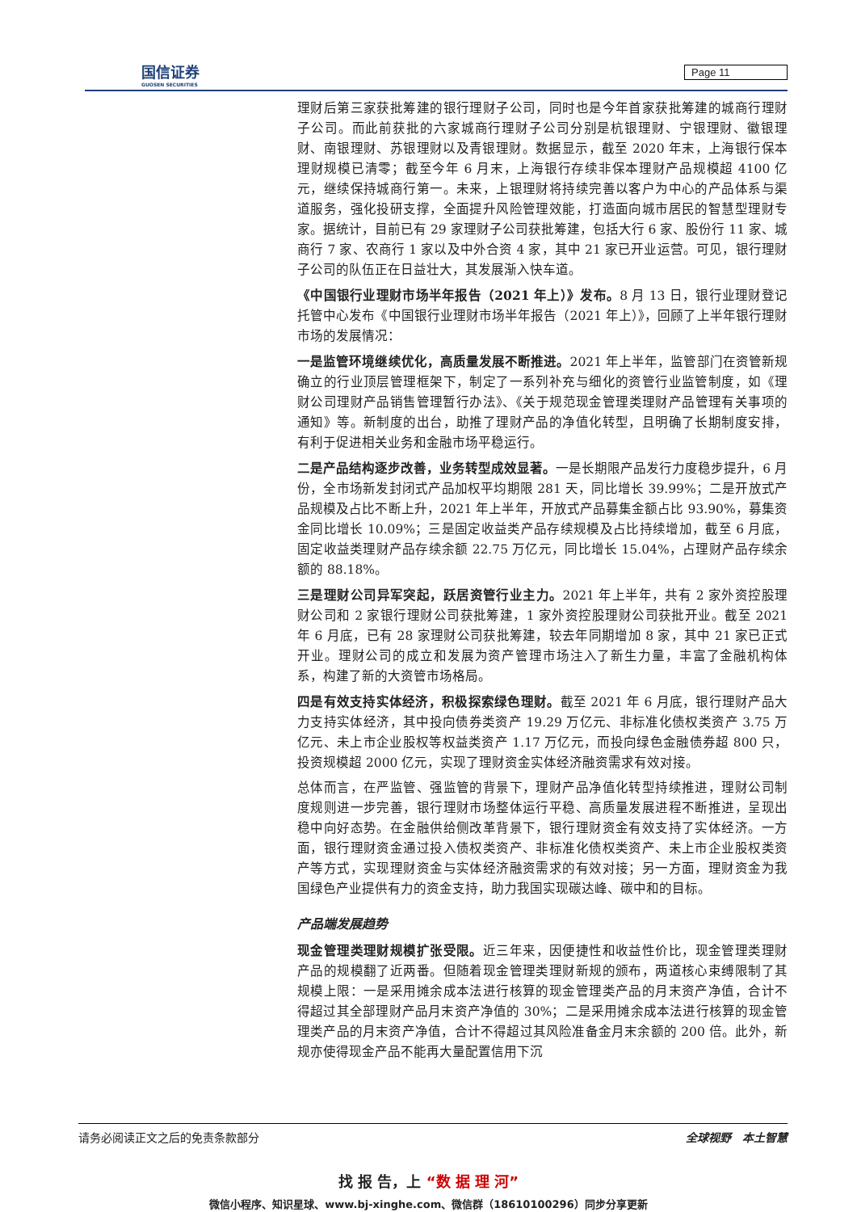国信证券
GUOSEN SECURITIES
Page 11
理财后第三家获批筹建的银行理财子公司，同时也是今年首家获批筹建的城商行理财子公司。而此前获批的六家城商行理财子公司分别是杭银理财、宁银理财、徽银理财、南银理财、苏银理财以及青银理财。数据显示，截至 2020 年末，上海银行保本理财规模已清零；截至今年 6 月末，上海银行存续非保本理财产品规模超 4100 亿元，继续保持城商行第一。未来，上银理财将持续完善以客户为中心的产品体系与渠道服务，强化投研支撑，全面提升风险管理效能，打造面向城市居民的智慧型理财专家。据统计，目前已有 29 家理财子公司获批筹建，包括大行 6 家、股份行 11 家、城商行 7 家、农商行 1 家以及中外合资 4 家，其中 21 家已开业运营。可见，银行理财子公司的队伍正在日益壮大，其发展渐入快车道。
《中国银行业理财市场半年报告（2021 年上）》发布。8 月 13 日，银行业理财登记托管中心发布《中国银行业理财市场半年报告（2021 年上）》，回顾了上半年银行理财市场的发展情况：
一是监管环境继续优化，高质量发展不断推进。2021 年上半年，监管部门在资管新规确立的行业顶层管理框架下，制定了一系列补充与细化的资管行业监管制度，如《理财公司理财产品销售管理暂行办法》、《关于规范现金管理类理财产品管理有关事项的通知》等。新制度的出台，助推了理财产品的净值化转型，且明确了长期制度安排，有利于促进相关业务和金融市场平稳运行。
二是产品结构逐步改善，业务转型成效显著。一是长期限产品发行力度稳步提升，6 月份，全市场新发封闭式产品加权平均期限 281 天，同比增长 39.99%；二是开放式产品规模及占比不断上升，2021 年上半年，开放式产品募集金额占比 93.90%，募集资金同比增长 10.09%；三是固定收益类产品存续规模及占比持续增加，截至 6 月底，固定收益类理财产品存续余额 22.75 万亿元，同比增长 15.04%，占理财产品存续余额的 88.18%。
三是理财公司异军突起，跃居资管行业主力。2021 年上半年，共有 2 家外资控股理财公司和 2 家银行理财公司获批筹建，1 家外资控股理财公司获批开业。截至 2021 年 6 月底，已有 28 家理财公司获批筹建，较去年同期增加 8 家，其中 21 家已正式开业。理财公司的成立和发展为资产管理市场注入了新生力量，丰富了金融机构体系，构建了新的大资管市场格局。
四是有效支持实体经济，积极探索绿色理财。截至 2021 年 6 月底，银行理财产品大力支持实体经济，其中投向债券类资产 19.29 万亿元、非标准化债权类资产 3.75 万亿元、未上市企业股权等权益类资产 1.17 万亿元，而投向绿色金融债券超 800 只，投资规模超 2000 亿元，实现了理财资金实体经济融资需求有效对接。
总体而言，在严监管、强监管的背景下，理财产品净值化转型持续推进，理财公司制度规则进一步完善，银行理财市场整体运行平稳、高质量发展进程不断推进，呈现出稳中向好态势。在金融供给侧改革背景下，银行理财资金有效支持了实体经济。一方面，银行理财资金通过投入债权类资产、非标准化债权类资产、未上市企业股权类资产等方式，实现理财资金与实体经济融资需求的有效对接；另一方面，理财资金为我国绿色产业提供有力的资金支持，助力我国实现碳达峰、碳中和的目标。
产品端发展趋势
现金管理类理财规模扩张受限。近三年来，因便捷性和收益性价比，现金管理类理财产品的规模翻了近两番。但随着现金管理类理财新规的颁布，两道核心束缚限制了其规模上限：一是采用摊余成本法进行核算的现金管理类产品的月末资产净值，合计不得超过其全部理财产品月末资产净值的 30%；二是采用摊余成本法进行核算的现金管理类产品的月末资产净值，合计不得超过其风险准备金月末余额的 200 倍。此外，新规亦使得现金产品不能再大量配置信用下沉
请务必阅读正文之后的免责条款部分 全球视野　本土智慧
找 报 告，上 “数 据 理 河”
微信小程序、知识星球、www.bj-xinghe.com、微信群（18610100296）同步分享更新